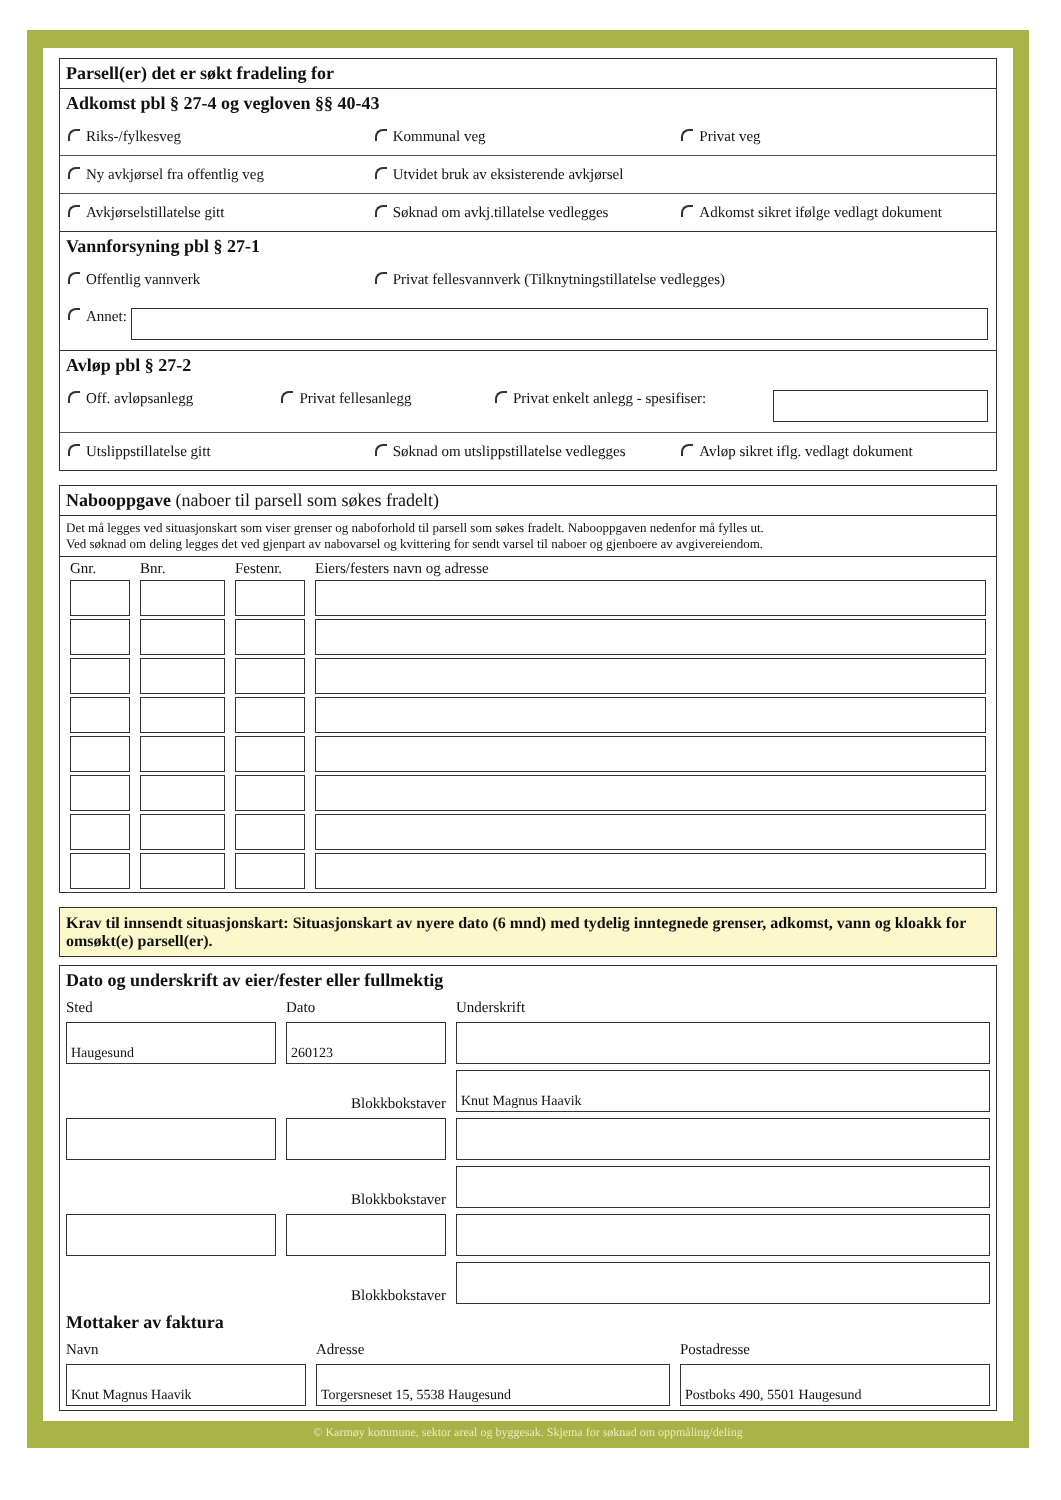Parsell(er) det er søkt fradeling for
Adkomst pbl § 27-4 og vegloven §§ 40-43
Riks-/fylkesveg Kommunal veg Privat veg
Ny avkjørsel fra offentlig veg Utvidet bruk av eksisterende avkjørsel
Avkjørselstillatelse gitt Søknad om avkj.tillatelse vedlegges Adkomst sikret ifølge vedlagt dokument
Vannforsyning pbl § 27-1
Offentlig vannverk Privat fellesvannverk (Tilknytningstillatelse vedlegges)
Annet:
Avløp pbl § 27-2
Off. avløpsanlegg Privat fellesanlegg Privat enkelt anlegg - spesifiser:
Utslippstillatelse gitt Søknad om utslippstillatelse vedlegges Avløp sikret iflg. vedlagt dokument
Nabooppgave (naboer til parsell som søkes fradelt)
Det må legges ved situasjonskart som viser grenser og naboforhold til parsell som søkes fradelt. Nabooppgaven nedenfor må fylles ut.
Ved søknad om deling legges det ved gjenpart av nabovarsel og kvittering for sendt varsel til naboer og gjenboere av avgivereiendom.
| Gnr. | Bnr. | Festenr. | Eiers/festers navn og adresse |
| --- | --- | --- | --- |
Krav til innsendt situasjonskart: Situasjonskart av nyere dato (6 mnd) med tydelig inntegnede grenser, adkomst, vann og kloakk for omsøkt(e) parsell(er).
Dato og underskrift av eier/fester eller fullmektig
Sted
Dato
Underskrift
Haugesund
260123
Blokkbokstaver
Knut Magnus Haavik
Blokkbokstaver
Blokkbokstaver
Mottaker av faktura
Navn
Adresse
Postadresse
Knut Magnus Haavik
Torgersneset 15, 5538 Haugesund
Postboks 490, 5501 Haugesund
© Karmøy kommune, sektor areal og byggesak. Skjema for søknad om oppmåling/deling